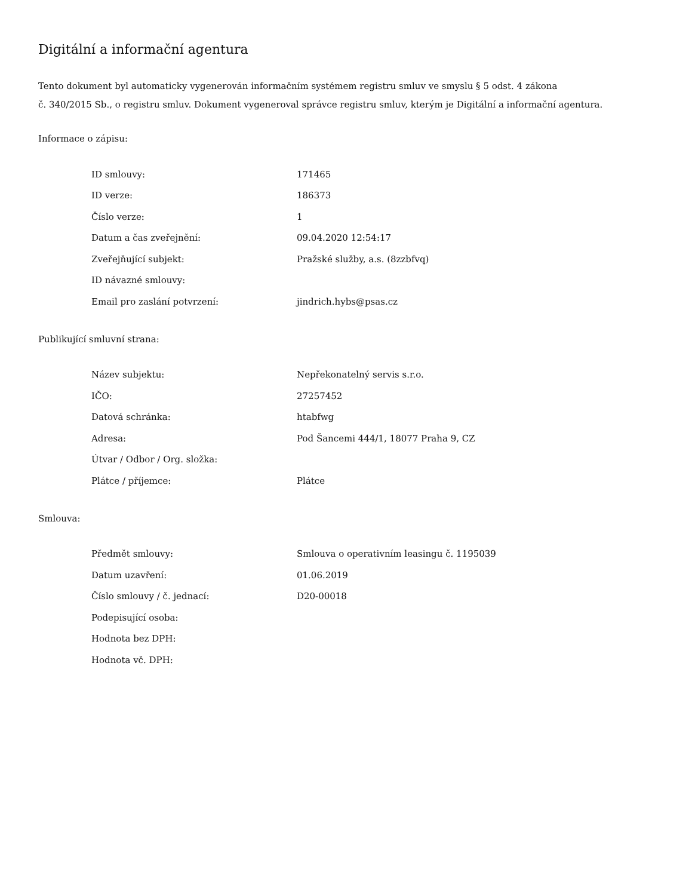Digitální a informační agentura
Tento dokument byl automaticky vygenerován informačním systémem registru smluv ve smyslu § 5 odst. 4 zákona
č. 340/2015 Sb., o registru smluv. Dokument vygeneroval správce registru smluv, kterým je Digitální a informační agentura.
Informace o zápisu:
| ID smlouvy: | 171465 |
| ID verze: | 186373 |
| Číslo verze: | 1 |
| Datum a čas zveřejnění: | 09.04.2020 12:54:17 |
| Zveřejňující subjekt: | Pražské služby, a.s. (8zzbfvq) |
| ID návazné smlouvy: | |
| Email pro zaslání potvrzení: | jindrich.hybs@psas.cz |
Publikující smluvní strana:
| Název subjektu: | Nepřekonatelný servis s.r.o. |
| IČO: | 27257452 |
| Datová schránka: | htabfwg |
| Adresa: | Pod Šancemi 444/1, 18077 Praha 9, CZ |
| Útvar / Odbor / Org. složka: | |
| Plátce / příjemce: | Plátce |
Smlouva:
| Předmět smlouvy: | Smlouva o operativním leasingu č. 1195039 |
| Datum uzavření: | 01.06.2019 |
| Číslo smlouvy / č. jednací: | D20-00018 |
| Podepisující osoba: | |
| Hodnota bez DPH: | |
| Hodnota vč. DPH: | |